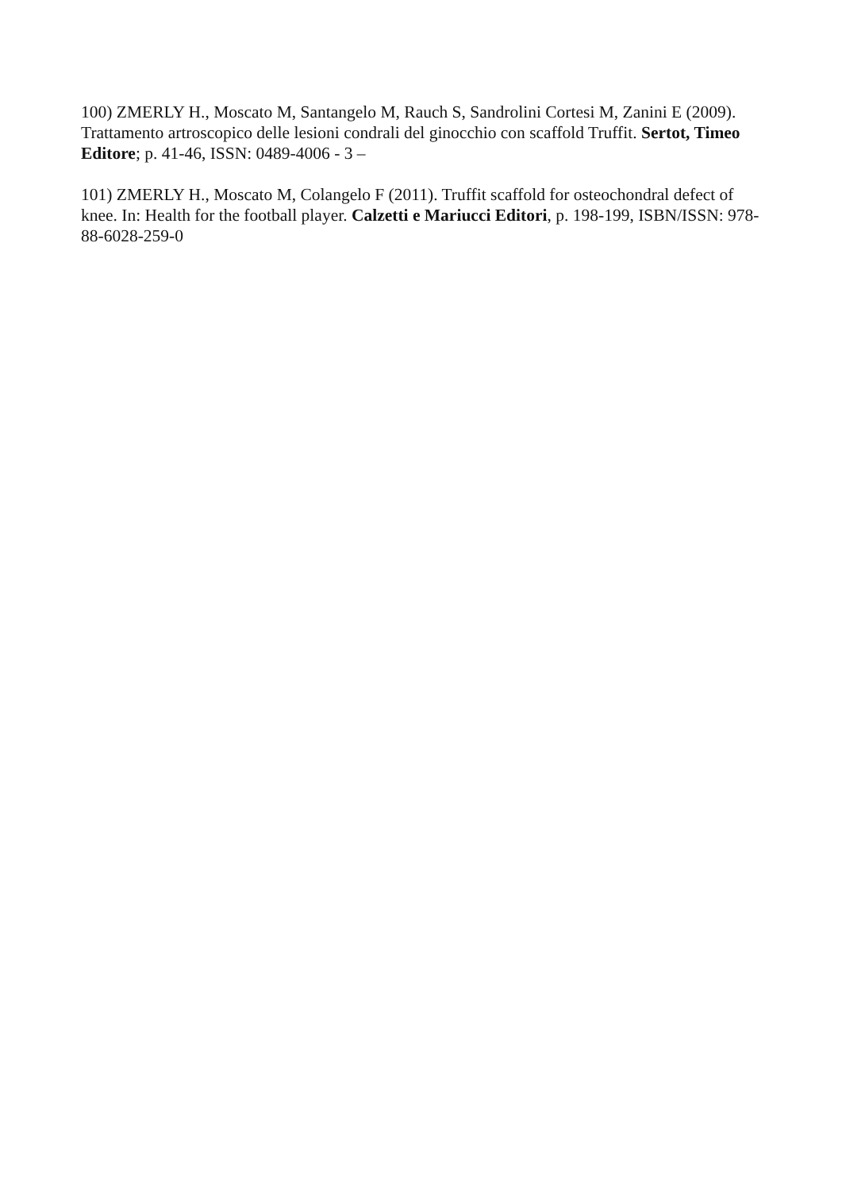100) ZMERLY H., Moscato M, Santangelo M, Rauch S, Sandrolini Cortesi M, Zanini E (2009). Trattamento artroscopico delle lesioni condrali del ginocchio con scaffold Truffit. Sertot, Timeo Editore; p. 41-46, ISSN: 0489-4006 - 3 –
101) ZMERLY H., Moscato M, Colangelo F (2011). Truffit scaffold for osteochondral defect of knee. In: Health for the football player. Calzetti e Mariucci Editori, p. 198-199, ISBN/ISSN: 978-88-6028-259-0